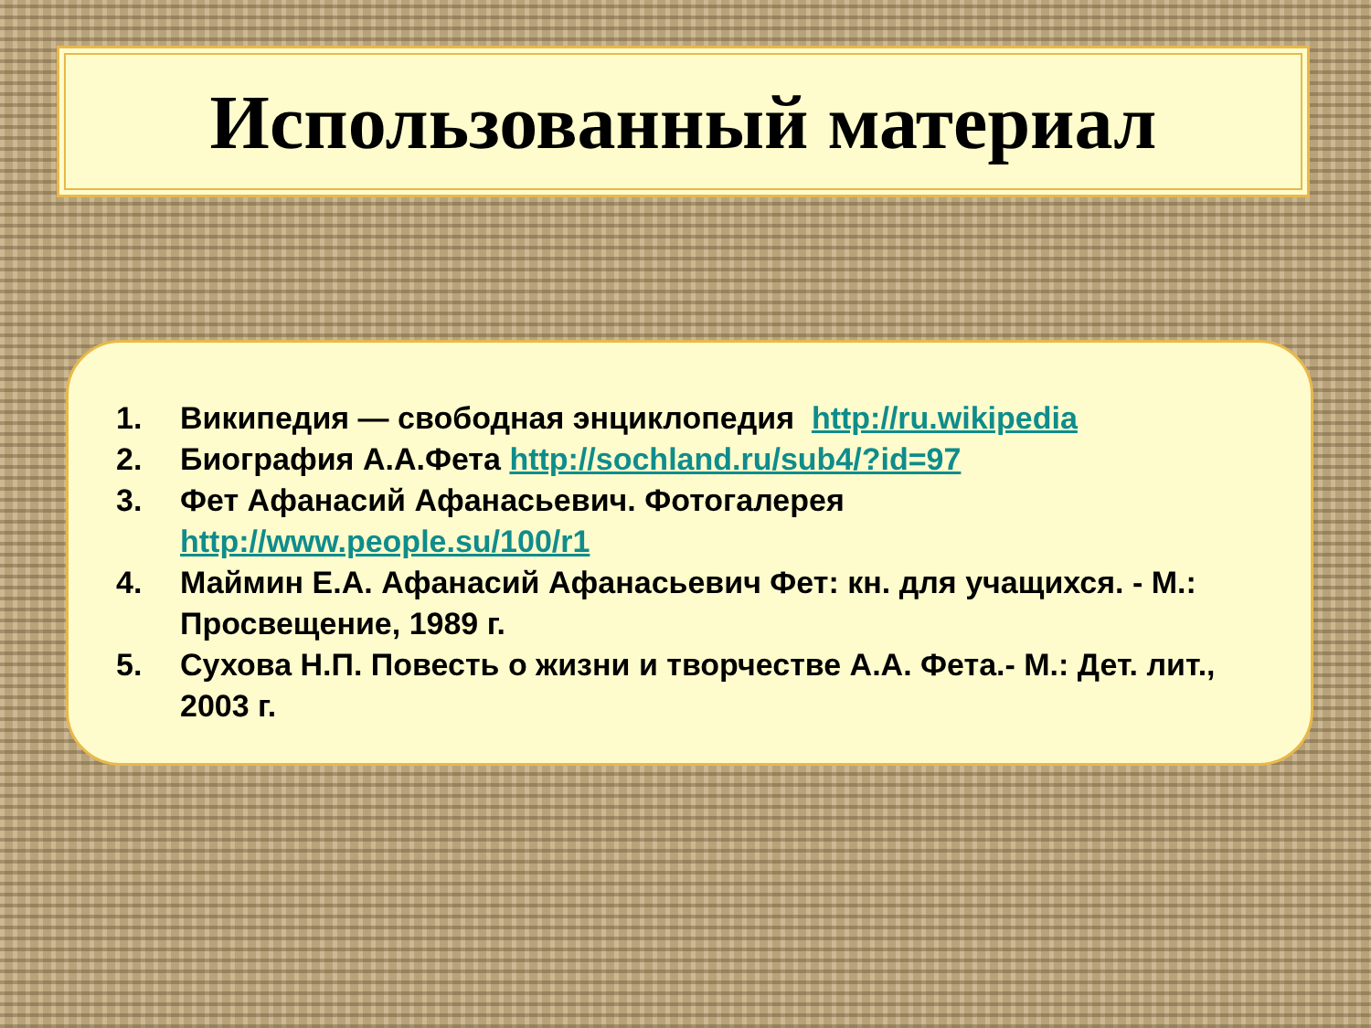Использованный материал
1. Википедия — свободная энциклопедия http://ru.wikipedia
2. Биография А.А.Фета http://sochland.ru/sub4/?id=97
3. Фет Афанасий Афанасьевич. Фотогалерея http://www.people.su/100/r1
4. Маймин Е.А. Афанасий Афанасьевич Фет: кн. для учащихся. - М.: Просвещение, 1989 г.
5. Сухова Н.П. Повесть о жизни и творчестве А.А. Фета.- М.: Дет. лит., 2003 г.